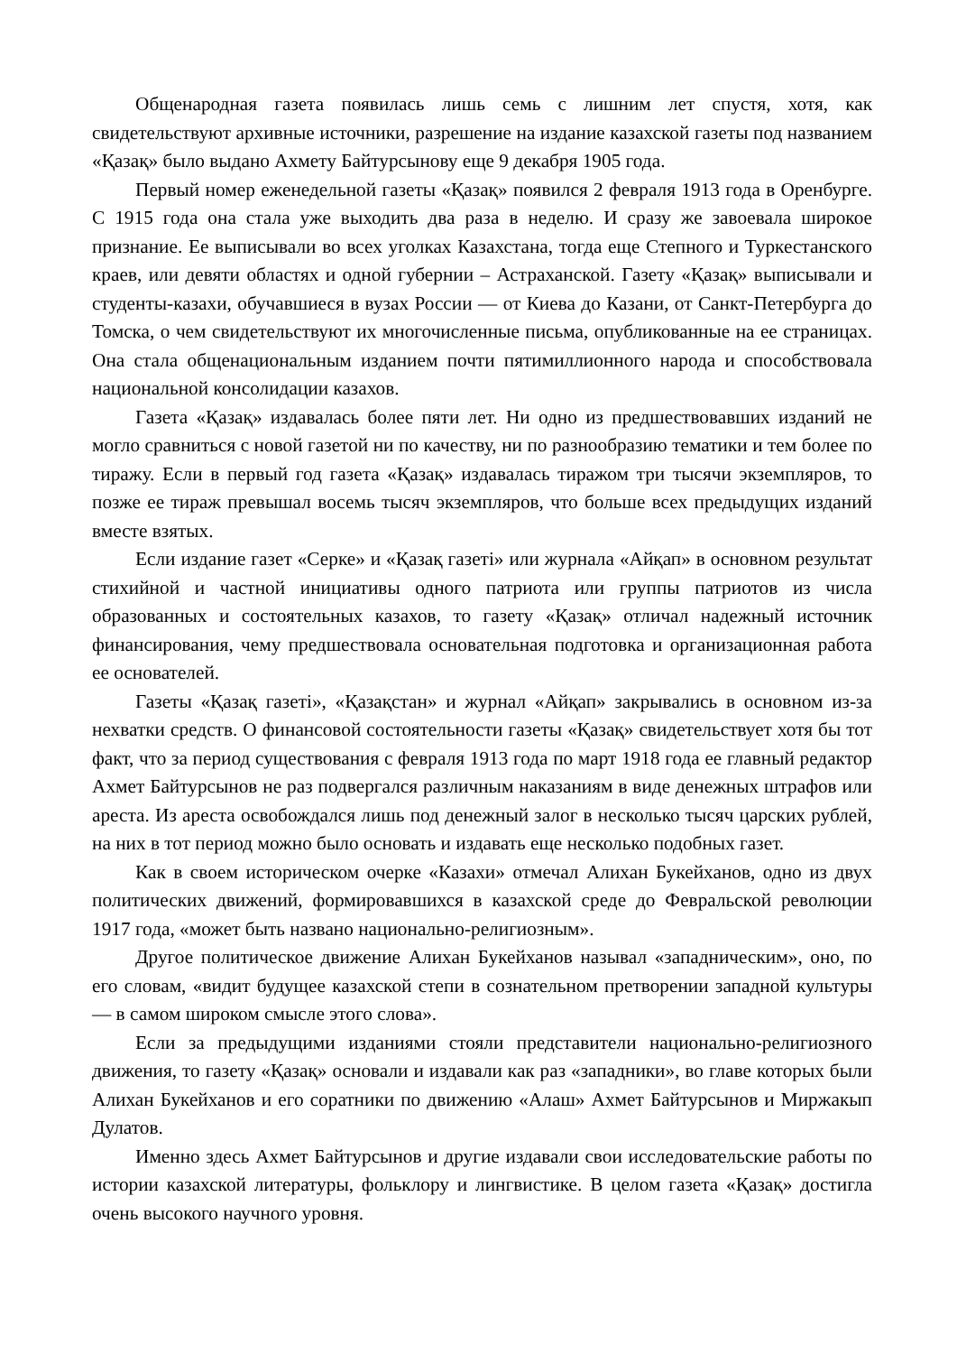Общенародная газета появилась лишь семь с лишним лет спустя, хотя, как свидетельствуют архивные источники, разрешение на издание казахской газеты под названием «Қазақ» было выдано Ахмету Байтурсынову еще 9 декабря 1905 года.
Первый номер еженедельной газеты «Қазақ» появился 2 февраля 1913 года в Оренбурге. С 1915 года она стала уже выходить два раза в неделю. И сразу же завоевала широкое признание. Ее выписывали во всех уголках Казахстана, тогда еще Степного и Туркестанского краев, или девяти областях и одной губернии – Астраханской. Газету «Қазақ» выписывали и студенты-казахи, обучавшиеся в вузах России — от Киева до Казани, от Санкт-Петербурга до Томска, о чем свидетельствуют их многочисленные письма, опубликованные на ее страницах. Она стала общенациональным изданием почти пятимиллионного народа и способствовала национальной консолидации казахов.
Газета «Қазақ» издавалась более пяти лет. Ни одно из предшествовавших изданий не могло сравниться с новой газетой ни по качеству, ни по разнообразию тематики и тем более по тиражу. Если в первый год газета «Қазақ» издавалась тиражом три тысячи экземпляров, то позже ее тираж превышал восемь тысяч экземпляров, что больше всех предыдущих изданий вместе взятых.
Если издание газет «Серке» и «Қазақ газеті» или журнала «Айқап» в основном результат стихийной и частной инициативы одного патриота или группы патриотов из числа образованных и состоятельных казахов, то газету «Қазақ» отличал надежный источник финансирования, чему предшествовала основательная подготовка и организационная работа ее основателей.
Газеты «Қазақ газеті», «Қазақстан» и журнал «Айқап» закрывались в основном из-за нехватки средств. О финансовой состоятельности газеты «Қазақ» свидетельствует хотя бы тот факт, что за период существования с февраля 1913 года по март 1918 года ее главный редактор Ахмет Байтурсынов не раз подвергался различным наказаниям в виде денежных штрафов или ареста. Из ареста освобождался лишь под денежный залог в несколько тысяч царских рублей, на них в тот период можно было основать и издавать еще несколько подобных газет.
Как в своем историческом очерке «Казахи» отмечал Алихан Букейханов, одно из двух политических движений, формировавшихся в казахской среде до Февральской революции 1917 года, «может быть названо национально-религиозным».
Другое политическое движение Алихан Букейханов называл «западническим», оно, по его словам, «видит будущее казахской степи в сознательном претворении западной культуры — в самом широком смысле этого слова».
Если за предыдущими изданиями стояли представители национально-религиозного движения, то газету «Қазақ» основали и издавали как раз «западники», во главе которых были Алихан Букейханов и его соратники по движению «Алаш» Ахмет Байтурсынов и Миржакып Дулатов.
Именно здесь Ахмет Байтурсынов и другие издавали свои исследовательские работы по истории казахской литературы, фольклору и лингвистике. В целом газета «Қазақ» достигла очень высокого научного уровня.